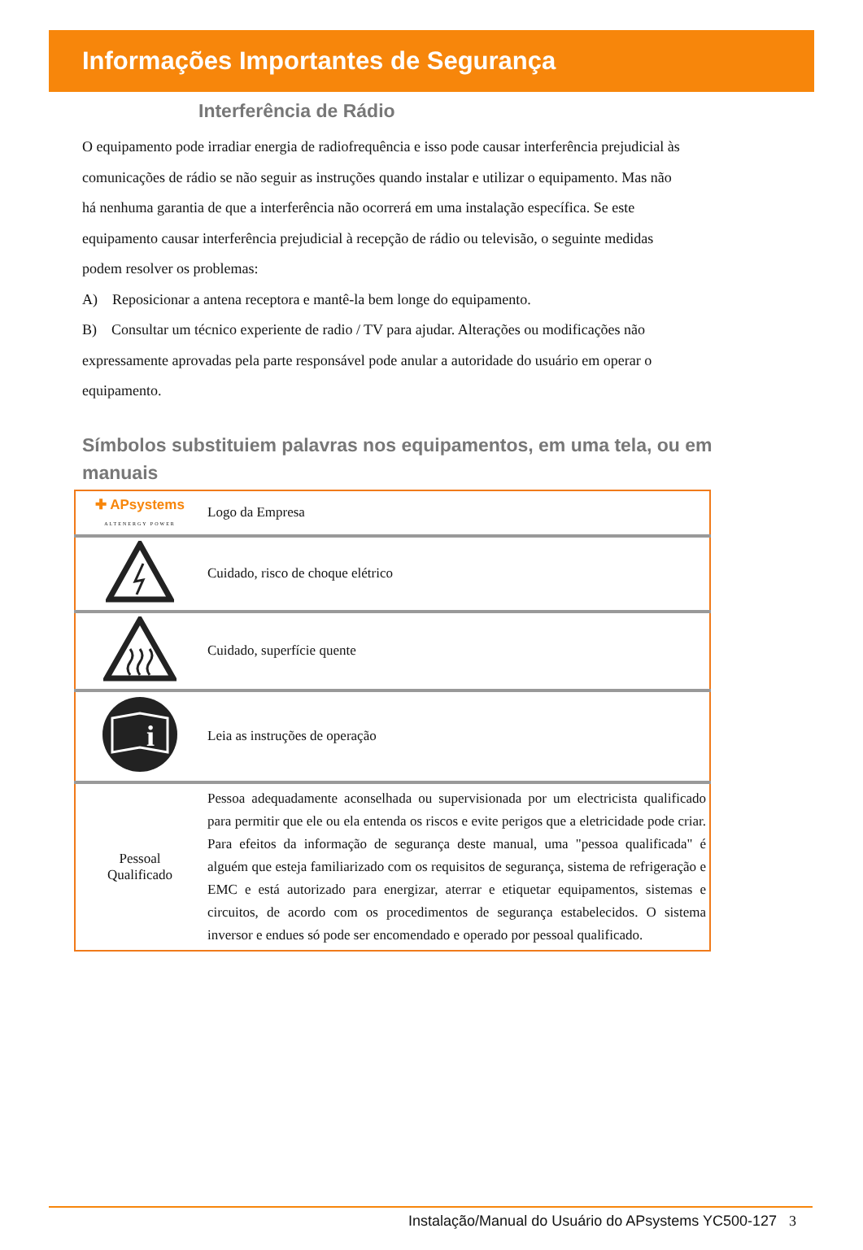Informações Importantes de Segurança
Interferência de Rádio
O equipamento pode irradiar energia de radiofrequência e isso pode causar interferência prejudicial às comunicações de rádio se não seguir as instruções quando instalar e utilizar o equipamento. Mas não há nenhuma garantia de que a interferência não ocorrerá em uma instalação específica. Se este equipamento causar interferência prejudicial à recepção de rádio ou televisão, o seguinte medidas podem resolver os problemas:
A) Reposicionar a antena receptora e mantê-la bem longe do equipamento.
B) Consultar um técnico experiente de radio / TV para ajudar. Alterações ou modificações não expressamente aprovadas pela parte responsável pode anular a autoridade do usuário em operar o equipamento.
Símbolos substituiem palavras nos equipamentos, em uma tela, ou em manuais
| ✚ APsystems ALTENERGY POWER | Logo da Empresa |
| | Cuidado, risco de choque elétrico |
| | Cuidado, superfície quente |
| i | Leia as instruções de operação |
| Pessoal Qualificado | Pessoa adequadamente aconselhada ou supervisionada por um electricista qualificado para permitir que ele ou ela entenda os riscos e evite perigos que a eletricidade pode criar. Para efeitos da informação de segurança deste manual, uma "pessoa qualificada" é alguém que esteja familiarizado com os requisitos de segurança, sistema de refrigeração e EMC e está autorizado para energizar, aterrar e etiquetar equipamentos, sistemas e circuitos, de acordo com os procedimentos de segurança estabelecidos. O sistema inversor e endues só pode ser encomendado e operado por pessoal qualificado. |
Instalação/Manual do Usuário do APsystems YC500-127 3